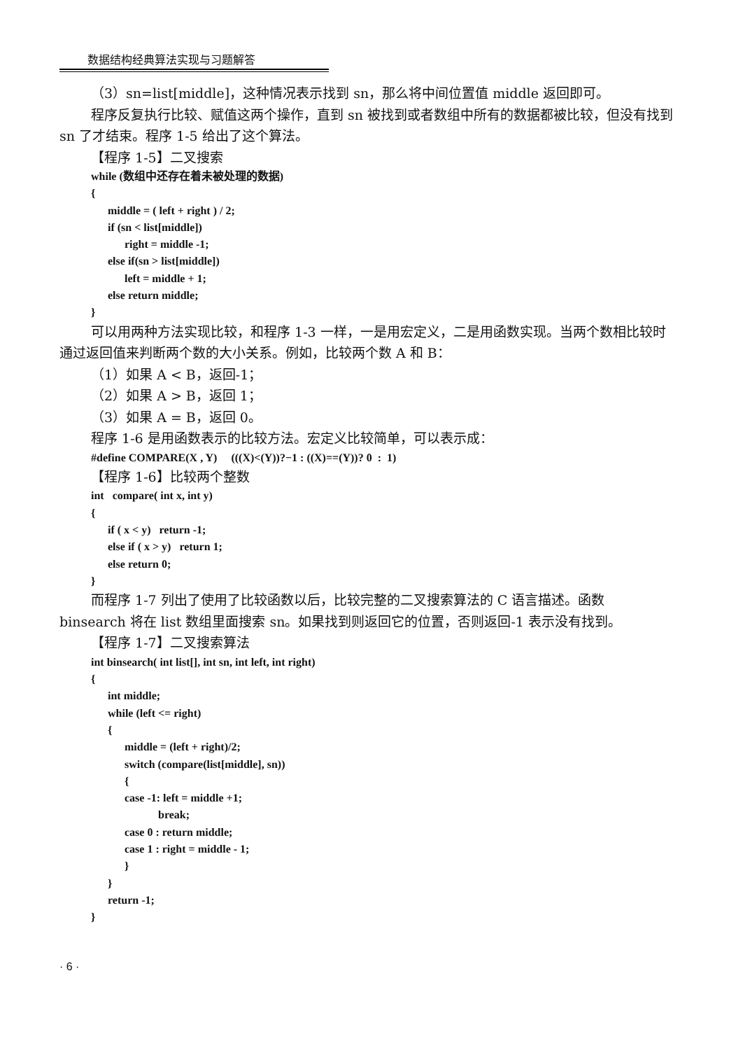数据结构经典算法实现与习题解答
（3）sn=list[middle]，这种情况表示找到 sn，那么将中间位置值 middle 返回即可。
程序反复执行比较、赋值这两个操作，直到 sn 被找到或者数组中所有的数据都被比较，但没有找到 sn 了才结束。程序 1-5 给出了这个算法。
【程序 1-5】二叉搜索
while (数组中还存在着未被处理的数据)
{
      middle = ( left + right ) / 2;
      if (sn < list[middle])
            right = middle -1;
      else if(sn > list[middle])
            left = middle + 1;
      else return middle;
}
可以用两种方法实现比较，和程序 1-3 一样，一是用宏定义，二是用函数实现。当两个数相比较时通过返回值来判断两个数的大小关系。例如，比较两个数 A 和 B：
（1）如果 A < B，返回-1；
（2）如果 A > B，返回 1；
（3）如果 A = B，返回 0。
程序 1-6 是用函数表示的比较方法。宏定义比较简单，可以表示成：
#define COMPARE(X , Y)     (((X)<(Y))?−1 : ((X)==(Y))? 0  :  1)
【程序 1-6】比较两个整数
int   compare( int x, int y)
{
      if ( x < y)   return -1;
      else if ( x > y)   return 1;
      else return 0;
}
而程序 1-7 列出了使用了比较函数以后，比较完整的二叉搜索算法的 C 语言描述。函数 binsearch 将在 list 数组里面搜索 sn。如果找到则返回它的位置，否则返回-1 表示没有找到。
【程序 1-7】二叉搜索算法
int binsearch( int list[], int sn, int left, int right)
{
      int middle;
      while (left <= right)
      {
            middle = (left + right)/2;
            switch (compare(list[middle], sn))
            {
            case -1: left = middle +1;
                        break;
            case 0 : return middle;
            case 1 : right = middle - 1;
            }
      }
      return -1;
}
· 6 ·